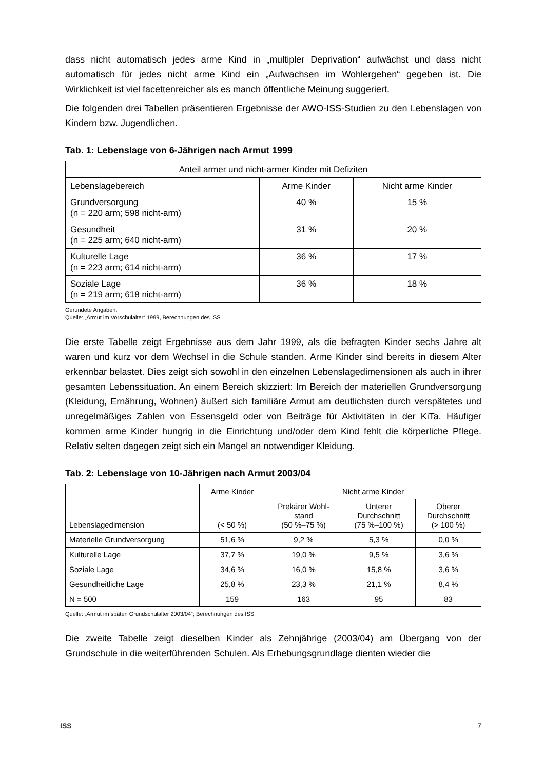dass nicht automatisch jedes arme Kind in „multipler Deprivation“ aufwächst und dass nicht automatisch für jedes nicht arme Kind ein „Aufwachsen im Wohlergehen“ gegeben ist. Die Wirklichkeit ist viel facettenreicher als es manch öffentliche Meinung suggeriert.
Die folgenden drei Tabellen präsentieren Ergebnisse der AWO-ISS-Studien zu den Lebenslagen von Kindern bzw. Jugendlichen.
Tab. 1: Lebenslage von 6-Jährigen nach Armut 1999
| Anteil armer und nicht-armer Kinder mit Defiziten | | |
| --- | --- | --- |
| Lebenslagebereich | Arme Kinder | Nicht arme Kinder |
| Grundversorgung (n = 220 arm; 598 nicht-arm) | 40 % | 15 % |
| Gesundheit (n = 225 arm; 640 nicht-arm) | 31 % | 20 % |
| Kulturelle Lage (n = 223 arm; 614 nicht-arm) | 36 % | 17 % |
| Soziale Lage (n = 219 arm; 618 nicht-arm) | 36 % | 18 % |
Gerundete Angaben.
Quelle: „Armut im Vorschulalter“ 1999, Berechnungen des ISS
Die erste Tabelle zeigt Ergebnisse aus dem Jahr 1999, als die befragten Kinder sechs Jahre alt waren und kurz vor dem Wechsel in die Schule standen. Arme Kinder sind bereits in diesem Alter erkennbar belastet. Dies zeigt sich sowohl in den einzelnen Lebenslagedimensionen als auch in ihrer gesamten Lebenssituation. An einem Bereich skizziert: Im Bereich der materiellen Grundversorgung (Kleidung, Ernährung, Wohnen) äußert sich familiäre Armut am deutlichsten durch verspätetes und unregelmäßiges Zahlen von Essensgeld oder von Beiträge für Aktivitäten in der KiTa. Häufiger kommen arme Kinder hungrig in die Einrichtung und/oder dem Kind fehlt die körperliche Pflege. Relativ selten dagegen zeigt sich ein Mangel an notwendiger Kleidung.
Tab. 2: Lebenslage von 10-Jährigen nach Armut 2003/04
| Lebenslagedimension | Arme Kinder | Nicht arme Kinder | | |
| --- | --- | --- | --- | --- |
| | (< 50 %) | Prekärer Wohl- stand (50 %–75 %) | Unterer Durchschnitt (75 %–100 %) | Oberer Durchschnitt (> 100 %) |
| Materielle Grundversorgung | 51,6 % | 9,2 % | 5,3 % | 0,0 % |
| Kulturelle Lage | 37,7 % | 19,0 % | 9,5 % | 3,6 % |
| Soziale Lage | 34,6 % | 16,0 % | 15,8 % | 3,6 % |
| Gesundheitliche Lage | 25,8 % | 23,3 % | 21,1 % | 8,4 % |
| N = 500 | 159 | 163 | 95 | 83 |
Quelle: „Armut im späten Grundschulalter 2003/04“; Berechnungen des ISS.
Die zweite Tabelle zeigt dieselben Kinder als Zehnjährige (2003/04) am Übergang von der Grundschule in die weiterführenden Schulen. Als Erhebungsgrundlage dienten wieder die
ISS 7